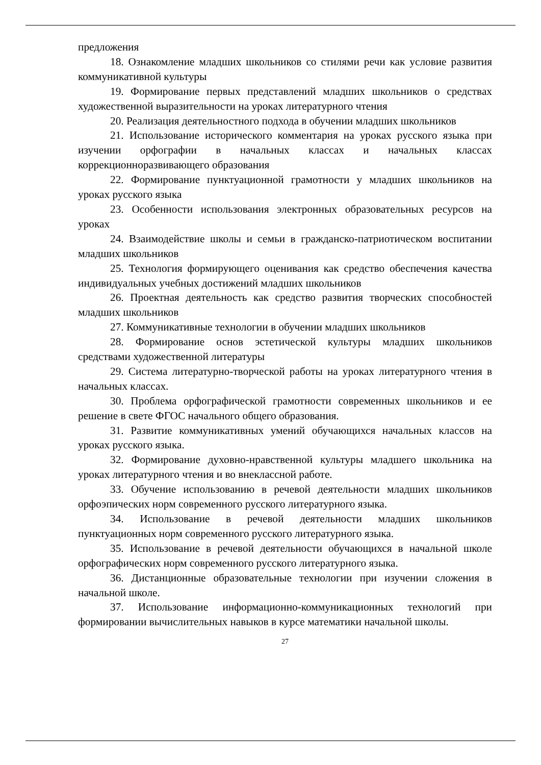предложения
18. Ознакомление младших школьников со стилями речи как условие развития коммуникативной культуры
19. Формирование первых представлений младших школьников о средствах художественной выразительности на уроках литературного чтения
20. Реализация деятельностного подхода в обучении младших школьников
21. Использование исторического комментария на уроках русского языка при изучении орфографии в начальных классах и начальных классах коррекционноразвивающего образования
22. Формирование пунктуационной грамотности у младших школьников на уроках русского языка
23. Особенности использования электронных образовательных ресурсов на уроках
24. Взаимодействие школы и семьи в гражданско-патриотическом воспитании младших школьников
25. Технология формирующего оценивания как средство обеспечения качества индивидуальных учебных достижений младших школьников
26. Проектная деятельность как средство развития творческих способностей младших школьников
27. Коммуникативные технологии в обучении младших школьников
28. Формирование основ эстетической культуры младших школьников средствами художественной литературы
29. Система литературно-творческой работы на уроках литературного чтения в начальных классах.
30. Проблема орфографической грамотности современных школьников и ее решение в свете ФГОС начального общего образования.
31. Развитие коммуникативных умений обучающихся начальных классов на уроках русского языка.
32. Формирование духовно-нравственной культуры младшего школьника на уроках литературного чтения и во внеклассной работе.
33. Обучение использованию в речевой деятельности младших школьников орфоэпических норм современного русского литературного языка.
34. Использование в речевой деятельности младших школьников пунктуационных норм современного русского литературного языка.
35. Использование в речевой деятельности обучающихся в начальной школе орфографических норм современного русского литературного языка.
36. Дистанционные образовательные технологии при изучении сложения в начальной школе.
37. Использование информационно-коммуникационных технологий при формировании вычислительных навыков в курсе математики начальной школы.
27